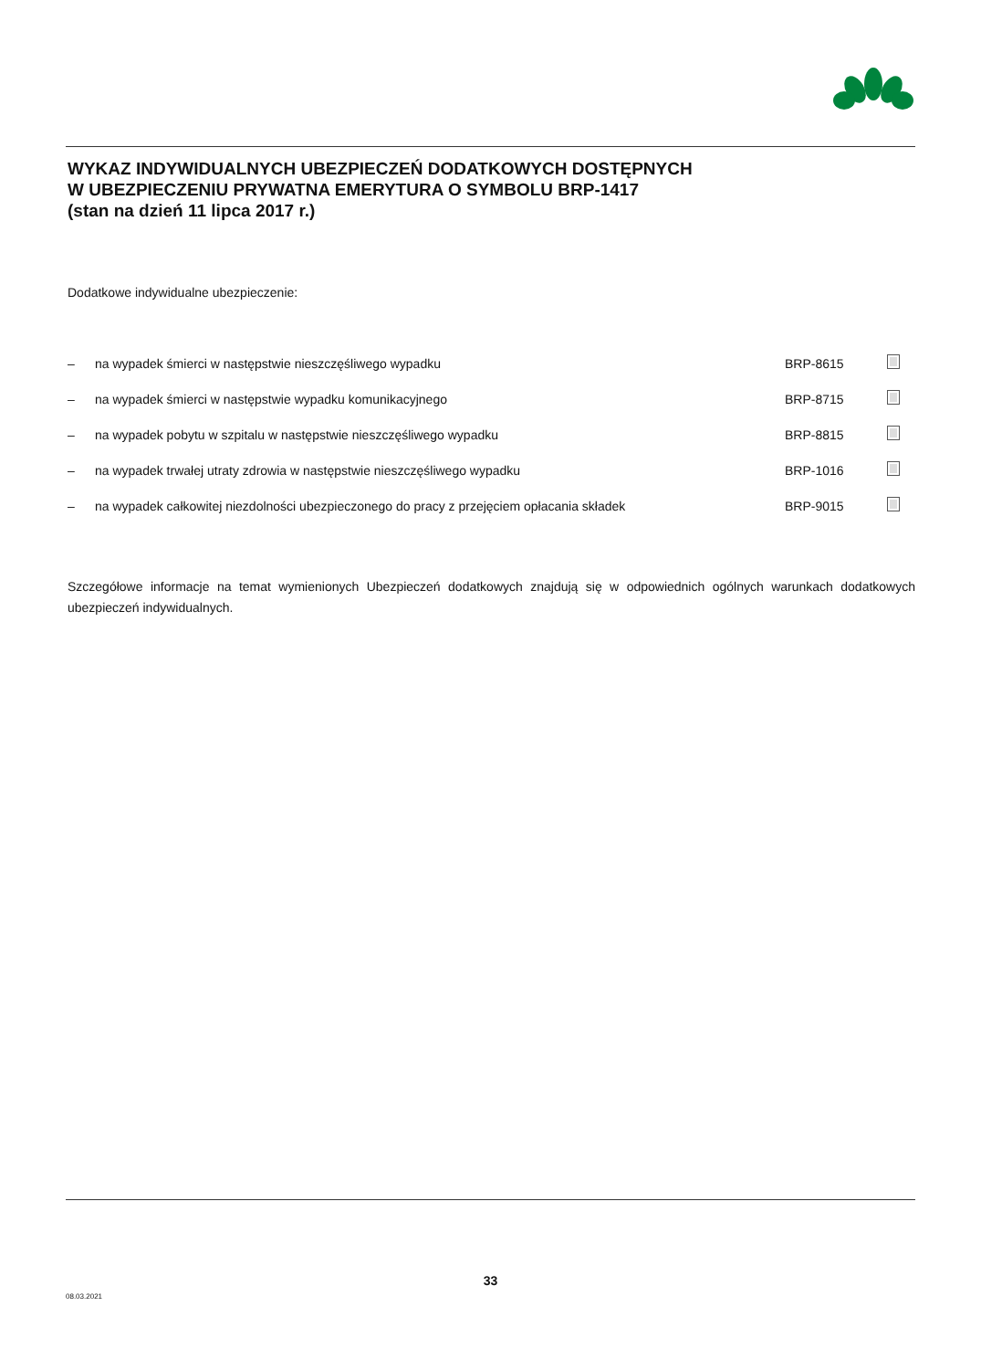WYKAZ INDYWIDUALNYCH UBEZPIECZEŃ DODATKOWYCH DOSTĘPNYCH
W UBEZPIECZENIU PRYWATNA EMERYTURA O SYMBOLU BRP-1417
(stan na dzień 11 lipca 2017 r.)
Dodatkowe indywidualne ubezpieczenie:
| – | na wypadek śmierci w następstwie nieszczęśliwego wypadku | BRP-8615 | |
| – | na wypadek śmierci w następstwie wypadku komunikacyjnego | BRP-8715 | |
| – | na wypadek pobytu w szpitalu w następstwie nieszczęśliwego wypadku | BRP-8815 | |
| – | na wypadek trwałej utraty zdrowia w następstwie nieszczęśliwego wypadku | BRP-1016 | |
| – | na wypadek całkowitej niezdolności ubezpieczonego do pracy z przejęciem opłacania składek | BRP-9015 | |
Szczegółowe informacje na temat wymienionych Ubezpieczeń dodatkowych znajdują się w odpowiednich ogólnych warunkach dodatkowych ubezpieczeń indywidualnych.
33
08.03.2021